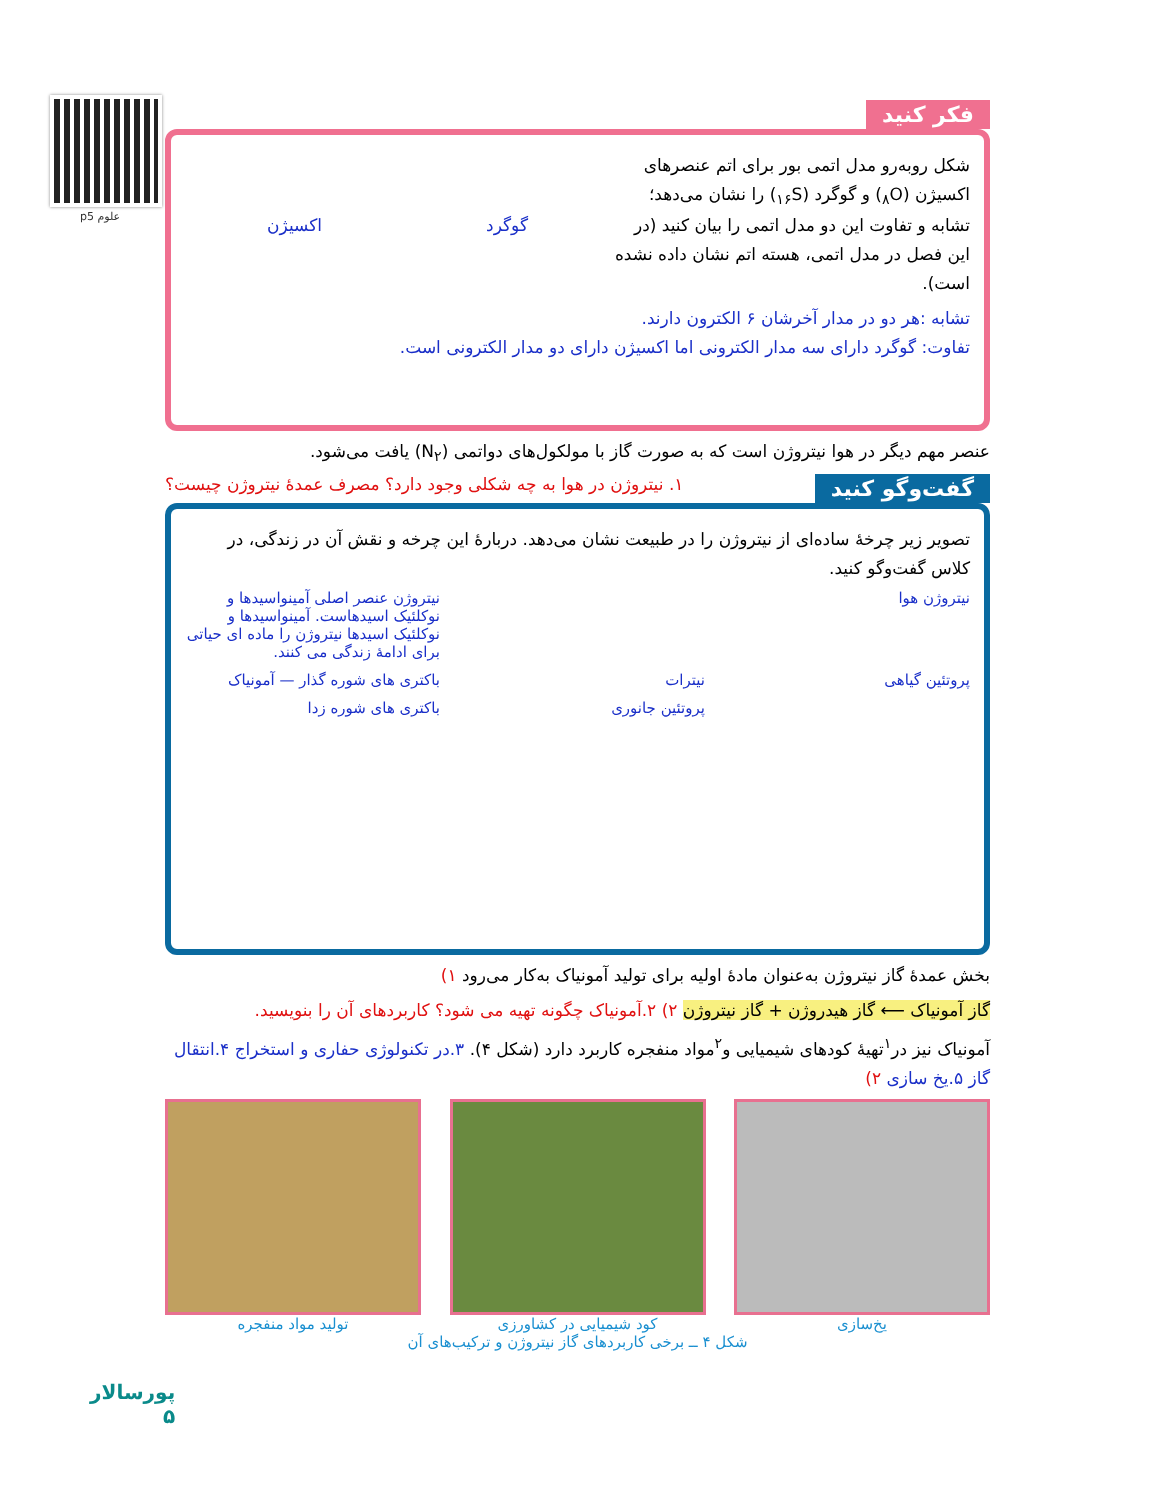علوم p5
فکر کنید
شکل روبه‌رو مدل اتمی بور برای اتم عنصرهای اکسیژن (<sub>۸</sub>O) و گوگرد (<sub>۱۶</sub>S) را نشان می‌دهد؛ تشابه و تفاوت این دو مدل اتمی را بیان کنید (در این فصل در مدل اتمی، هسته اتم نشان داده نشده است).
گوگرد اکسیژن
تشابه :هر دو در مدار آخرشان ۶ الکترون دارند.
تفاوت: گوگرد دارای سه مدار الکترونی اما اکسیژن دارای دو مدار الکترونی است.
عنصر مهم دیگر در هوا نیتروژن است که به صورت گاز با مولکول‌های دواتمی (N<sub>۲</sub>) یافت می‌شود.
گفت‌وگو کنید ۱. نیتروژن در هوا به چه شکلی وجود دارد؟ مصرف عمدهٔ نیتروژن چیست؟
تصویر زیر چرخهٔ ساده‌ای از نیتروژن را در طبیعت نشان می‌دهد. دربارهٔ این چرخه و نقش آن در زندگی، در کلاس گفت‌وگو کنید.
نیتروژن هوا
نیتروژن عنصر اصلی آمینواسیدها و نوکلئیک اسیدهاست. آمینواسیدها و نوکلئیک اسیدها نیتروژن را ماده ای حیاتی برای ادامهٔ زندگی می کنند.
پروتئین گیاهی
نیترات
باکتری های شوره گذار — آمونیاک
پروتئین جانوری
باکتری های شوره زدا
بخش عمدهٔ گاز نیتروژن به‌عنوان مادهٔ اولیه برای تولید آمونیاک به‌کار می‌رود ۱)
گاز آمونیاک ⟵ گاز هیدروژن + گاز نیتروژن ۲) ۲.آمونیاک چگونه تهیه می شود؟ کاربردهای آن را بنویسید.
آمونیاک نیز در<sup>۱</sup>تهیهٔ کودهای شیمیایی و<sup>۲</sup>مواد منفجره کاربرد دارد (شکل ۴). ۳.در تکنولوژی حفاری و استخراج ۴.انتقال گاز ۵.یخ سازی ۲)
یخ‌سازی کود شیمیایی در کشاورزی تولید مواد منفجره
شکل ۴ ــ برخی کاربردهای گاز نیتروژن و ترکیب‌های آن
پورسالار
۵